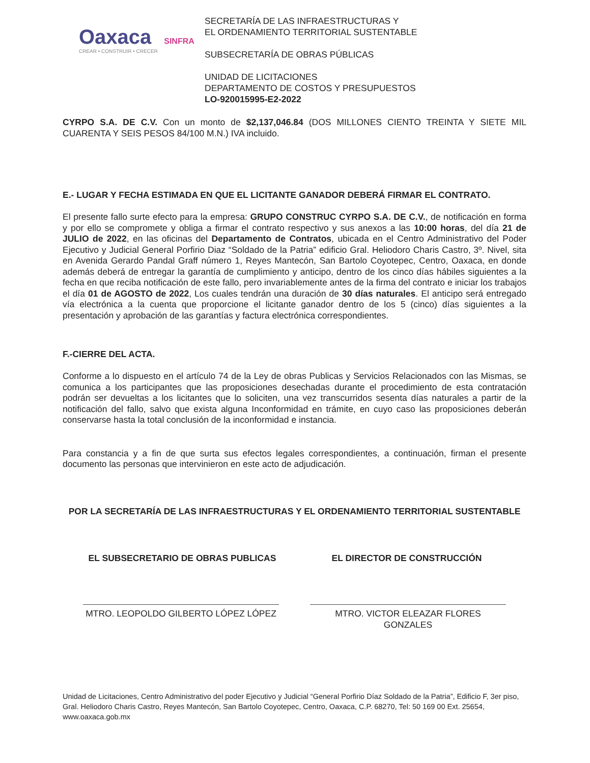Oaxaca SINFRA
CREAR • CONSTRUIR • CRECER
SECRETARÍA DE LAS INFRAESTRUCTURAS Y
EL ORDENAMIENTO TERRITORIAL SUSTENTABLE
SUBSECRETARÍA DE OBRAS PÚBLICAS
UNIDAD DE LICITACIONES
DEPARTAMENTO DE COSTOS Y PRESUPUESTOS
LO-920015995-E2-2022
CYRPO S.A. DE C.V. Con un monto de $2,137,046.84 (DOS MILLONES CIENTO TREINTA Y SIETE MIL CUARENTA Y SEIS PESOS 84/100 M.N.) IVA incluido.
E.- LUGAR Y FECHA ESTIMADA EN QUE EL LICITANTE GANADOR DEBERÁ FIRMAR EL CONTRATO.
El presente fallo surte efecto para la empresa: GRUPO CONSTRUC CYRPO S.A. DE C.V., de notificación en forma y por ello se compromete y obliga a firmar el contrato respectivo y sus anexos a las 10:00 horas, del día 21 de JULIO de 2022, en las oficinas del Departamento de Contratos, ubicada en el Centro Administrativo del Poder Ejecutivo y Judicial General Porfirio Diaz “Soldado de la Patria” edificio Gral. Heliodoro Charis Castro, 3º. Nivel, sita en Avenida Gerardo Pandal Graff número 1, Reyes Mantecón, San Bartolo Coyotepec, Centro, Oaxaca, en donde además deberá de entregar la garantía de cumplimiento y anticipo, dentro de los cinco días hábiles siguientes a la fecha en que reciba notificación de este fallo, pero invariablemente antes de la firma del contrato e iniciar los trabajos el día 01 de AGOSTO de 2022, Los cuales tendrán una duración de 30 días naturales. El anticipo será entregado vía electrónica a la cuenta que proporcione el licitante ganador dentro de los 5 (cinco) días siguientes a la presentación y aprobación de las garantías y factura electrónica correspondientes.
F.-CIERRE DEL ACTA.
Conforme a lo dispuesto en el artículo 74 de la Ley de obras Publicas y Servicios Relacionados con las Mismas, se comunica a los participantes que las proposiciones desechadas durante el procedimiento de esta contratación podrán ser devueltas a los licitantes que lo soliciten, una vez transcurridos sesenta días naturales a partir de la notificación del fallo, salvo que exista alguna Inconformidad en trámite, en cuyo caso las proposiciones deberán conservarse hasta la total conclusión de la inconformidad e instancia.
Para constancia y a fin de que surta sus efectos legales correspondientes, a continuación, firman el presente documento las personas que intervinieron en este acto de adjudicación.
POR LA SECRETARÍA DE LAS INFRAESTRUCTURAS Y EL ORDENAMIENTO TERRITORIAL SUSTENTABLE
EL SUBSECRETARIO DE OBRAS PUBLICAS EL DIRECTOR DE CONSTRUCCIÓN
MTRO. LEOPOLDO GILBERTO LÓPEZ LÓPEZ MTRO. VICTOR ELEAZAR FLORES GONZALES
Unidad de Licitaciones, Centro Administrativo del poder Ejecutivo y Judicial “General Porfirio Díaz Soldado de la Patria”, Edificio F, 3er piso, Gral. Heliodoro Charis Castro, Reyes Mantecón, San Bartolo Coyotepec, Centro, Oaxaca, C.P. 68270, Tel: 50 169 00 Ext. 25654, www.oaxaca.gob.mx